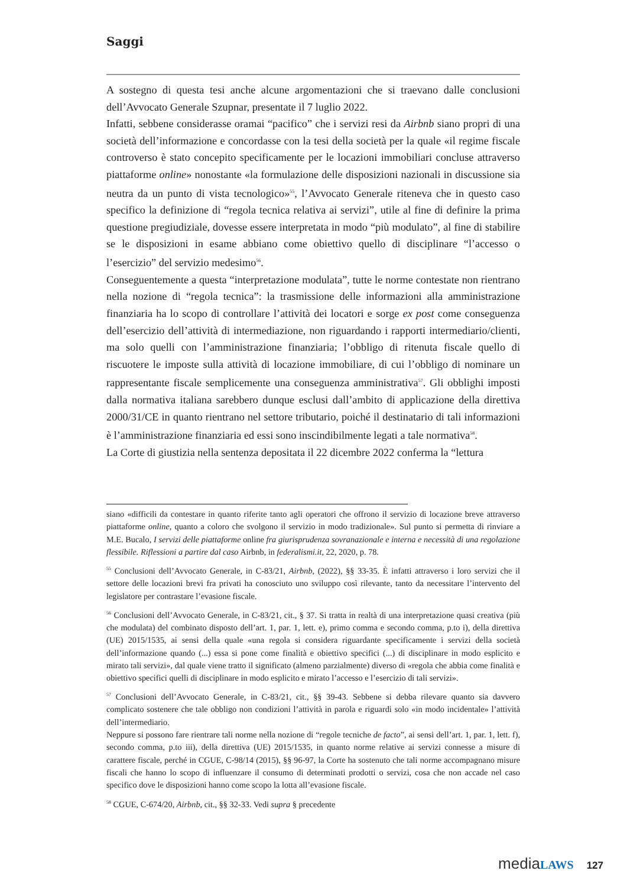Saggi
A sostegno di questa tesi anche alcune argomentazioni che si traevano dalle conclusioni dell’Avvocato Generale Szupnar, presentate il 7 luglio 2022.
Infatti, sebbene considerasse oramai “pacifico” che i servizi resi da Airbnb siano propri di una società dell’informazione e concordasse con la tesi della società per la quale «il regime fiscale controverso è stato concepito specificamente per le locazioni immobiliari concluse attraverso piattaforme online» nonostante «la formulazione delle disposizioni nazionali in discussione sia neutra da un punto di vista tecnologico»<sup>55</sup>, l’Avvocato Generale riteneva che in questo caso specifico la definizione di “regola tecnica relativa ai servizi”, utile al fine di definire la prima questione pregiudiziale, dovesse essere interpretata in modo “più modulato”, al fine di stabilire se le disposizioni in esame abbiano come obiettivo quello di disciplinare “l’accesso o l’esercizio” del servizio medesimo<sup>56</sup>.
Conseguentemente a questa “interpretazione modulata”, tutte le norme contestate non rientrano nella nozione di “regola tecnica”: la trasmissione delle informazioni alla amministrazione finanziaria ha lo scopo di controllare l’attività dei locatori e sorge ex post come conseguenza dell’esercizio dell’attività di intermediazione, non riguardando i rapporti intermediario/clienti, ma solo quelli con l’amministrazione finanziaria; l’obbligo di ritenuta fiscale quello di riscuotere le imposte sulla attività di locazione immobiliare, di cui l’obbligo di nominare un rappresentante fiscale semplicemente una conseguenza amministrativa<sup>57</sup>. Gli obblighi imposti dalla normativa italiana sarebbero dunque esclusi dall’ambito di applicazione della direttiva 2000/31/CE in quanto rientrano nel settore tributario, poiché il destinatario di tali informazioni è l’amministrazione finanziaria ed essi sono inscindibilmente legati a tale normativa<sup>58</sup>.
La Corte di giustizia nella sentenza depositata il 22 dicembre 2022 conferma la “lettura
siano «difficili da contestare in quanto riferite tanto agli operatori che offrono il servizio di locazione breve attraverso piattaforme online, quanto a coloro che svolgono il servizio in modo tradizionale». Sul punto si permetta di rinviare a M.E. Bucalo, I servizi delle piattaforme online fra giurisprudenza sovranazionale e interna e necessità di una regolazione flessibile. Riflessioni a partire dal caso Airbnb, in federalismi.it, 22, 2020, p. 78.
<sup>55</sup> Conclusioni dell’Avvocato Generale, in C-83/21, Airbnb, (2022), §§ 33-35. È infatti attraverso i loro servizi che il settore delle locazioni brevi fra privati ha conosciuto uno sviluppo così rilevante, tanto da necessitare l’intervento del legislatore per contrastare l’evasione fiscale.
<sup>56</sup> Conclusioni dell’Avvocato Generale, in C-83/21, cit., § 37. Si tratta in realtà di una interpretazione quasi creativa (più che modulata) del combinato disposto dell’art. 1, par. 1, lett. e), primo comma e secondo comma, p.to i), della direttiva (UE) 2015/1535, ai sensi della quale «una regola si considera riguardante specificamente i servizi della società dell’informazione quando (...) essa si pone come finalità e obiettivo specifici (...) di disciplinare in modo esplicito e mirato tali servizi», dal quale viene tratto il significato (almeno parzialmente) diverso di «regola che abbia come finalità e obiettivo specifici quelli di disciplinare in modo esplicito e mirato l’accesso e l’esercizio di tali servizi».
<sup>57</sup> Conclusioni dell’Avvocato Generale, in C-83/21, cit., §§ 39-43. Sebbene si debba rilevare quanto sia davvero complicato sostenere che tale obbligo non condizioni l’attività in parola e riguardi solo «in modo incidentale» l’attività dell’intermediario.
Neppure si possono fare rientrare tali norme nella nozione di “regole tecniche de facto”, ai sensi dell’art. 1, par. 1, lett. f), secondo comma, p.to iii), della direttiva (UE) 2015/1535, in quanto norme relative ai servizi connesse a misure di carattere fiscale, perché in CGUE, C-98/14 (2015), §§ 96-97, la Corte ha sostenuto che tali norme accompagnano misure fiscali che hanno lo scopo di influenzare il consumo di determinati prodotti o servizi, cosa che non accade nel caso specifico dove le disposizioni hanno come scopo la lotta all’evasione fiscale.
<sup>58</sup> CGUE, C-674/20, Airbnb, cit., §§ 32-33. Vedi supra § precedente
media LAWS 127